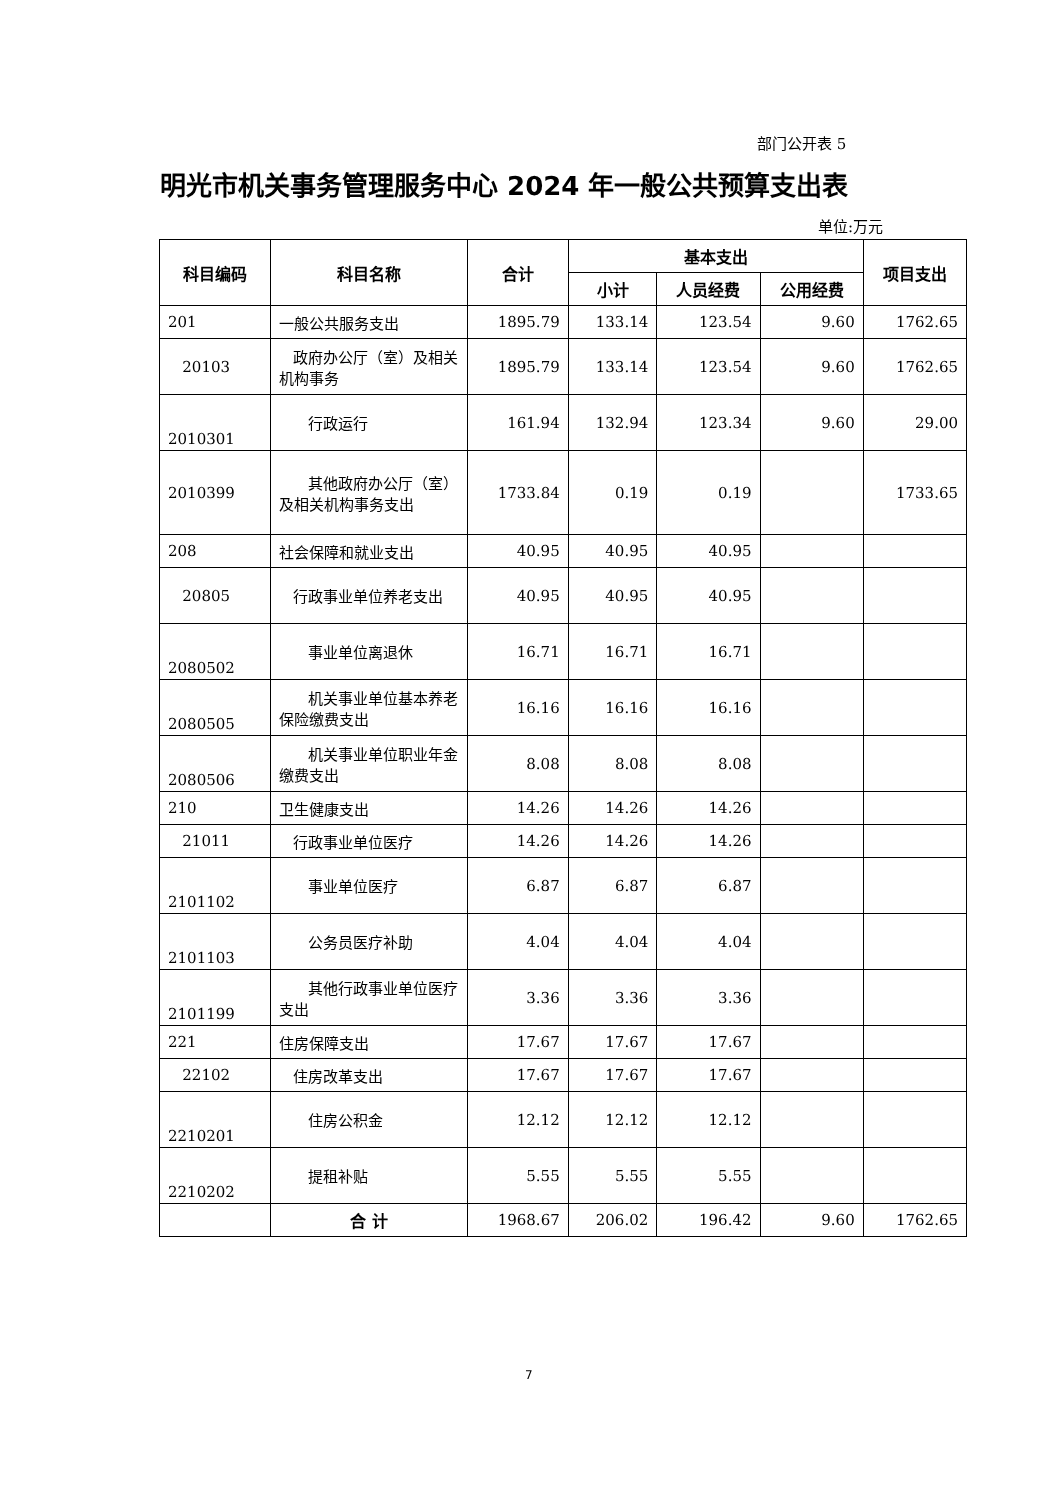部门公开表 5
明光市机关事务管理服务中心 2024 年一般公共预算支出表
单位:万元
| 科目编码 | 科目名称 | 合计 | 基本支出 | | | 项目支出 |
| --- | --- | --- | --- | --- | --- | --- |
| | | | 小计 | 人员经费 | 公用经费 | |
| 201 | 一般公共服务支出 | 1895.79 | 133.14 | 123.54 | 9.60 | 1762.65 |
| 20103 | 政府办公厅（室）及相关机构事务 | 1895.79 | 133.14 | 123.54 | 9.60 | 1762.65 |
| 2010301 | 行政运行 | 161.94 | 132.94 | 123.34 | 9.60 | 29.00 |
| 2010399 | 其他政府办公厅（室）及相关机构事务支出 | 1733.84 | 0.19 | 0.19 | | 1733.65 |
| 208 | 社会保障和就业支出 | 40.95 | 40.95 | 40.95 | | |
| 20805 | 行政事业单位养老支出 | 40.95 | 40.95 | 40.95 | | |
| 2080502 | 事业单位离退休 | 16.71 | 16.71 | 16.71 | | |
| 2080505 | 机关事业单位基本养老保险缴费支出 | 16.16 | 16.16 | 16.16 | | |
| 2080506 | 机关事业单位职业年金缴费支出 | 8.08 | 8.08 | 8.08 | | |
| 210 | 卫生健康支出 | 14.26 | 14.26 | 14.26 | | |
| 21011 | 行政事业单位医疗 | 14.26 | 14.26 | 14.26 | | |
| 2101102 | 事业单位医疗 | 6.87 | 6.87 | 6.87 | | |
| 2101103 | 公务员医疗补助 | 4.04 | 4.04 | 4.04 | | |
| 2101199 | 其他行政事业单位医疗支出 | 3.36 | 3.36 | 3.36 | | |
| 221 | 住房保障支出 | 17.67 | 17.67 | 17.67 | | |
| 22102 | 住房改革支出 | 17.67 | 17.67 | 17.67 | | |
| 2210201 | 住房公积金 | 12.12 | 12.12 | 12.12 | | |
| 2210202 | 提租补贴 | 5.55 | 5.55 | 5.55 | | |
| | 合 计 | 1968.67 | 206.02 | 196.42 | 9.60 | 1762.65 |
7